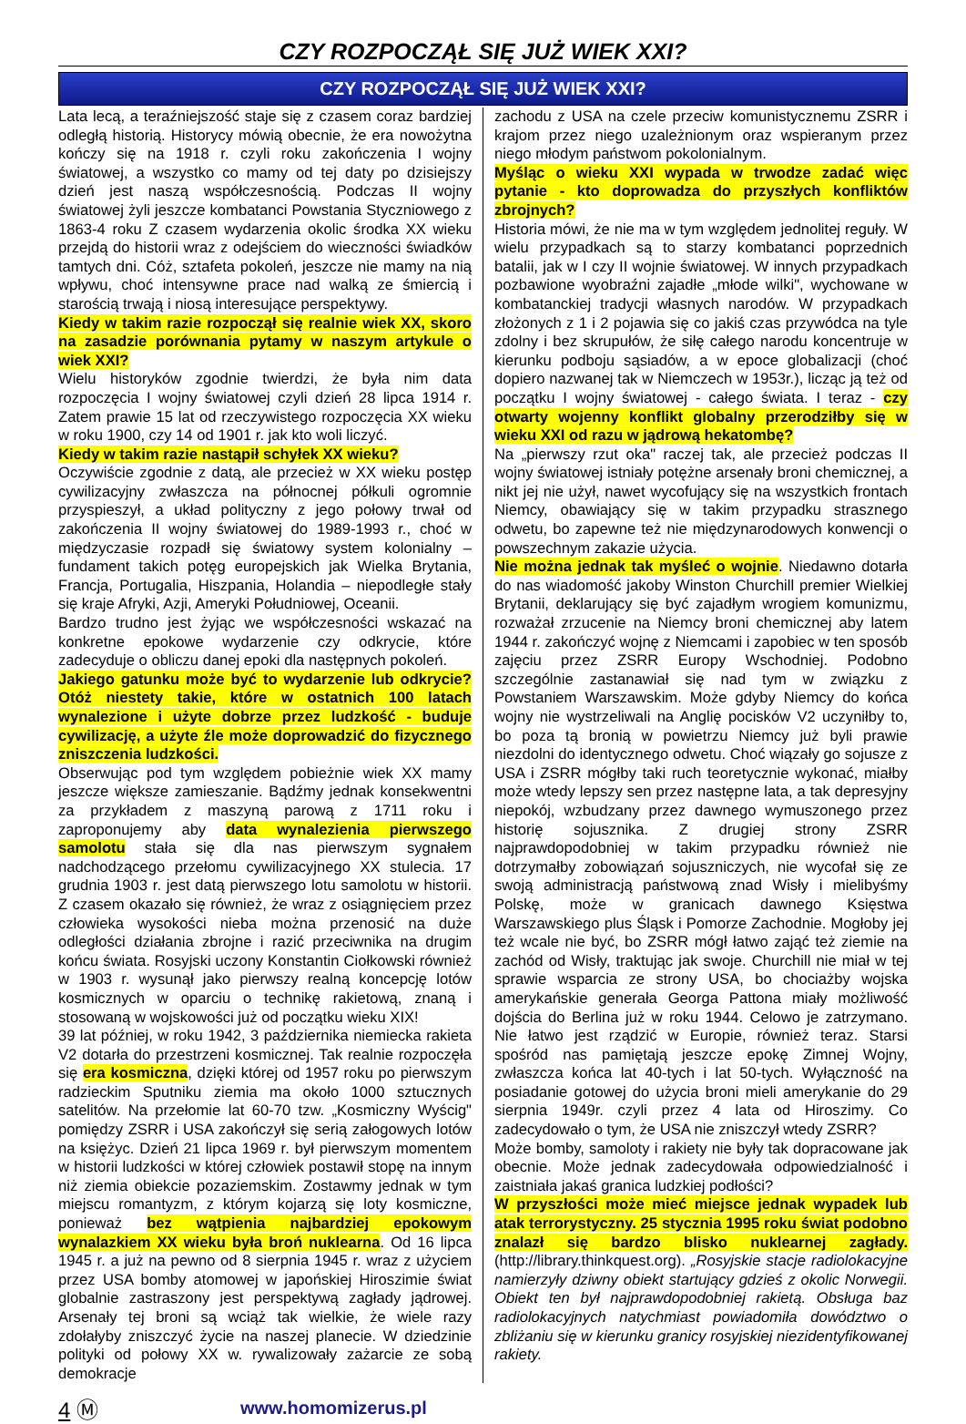CZY ROZPOCZĄŁ SIĘ JUŻ WIEK XXI?
CZY ROZPOCZĄŁ SIĘ JUŻ WIEK XXI?
Lata lecą, a teraźniejszość staje się z czasem coraz bardziej odległą historią. Historycy mówią obecnie, że era nowożytna kończy się na 1918 r. czyli roku zakończenia I wojny światowej, a wszystko co mamy od tej daty po dzisiejszy dzień jest naszą współczesnością. Podczas II wojny światowej żyli jeszcze kombatanci Powstania Styczniowego z 1863-4 roku Z czasem wydarzenia okolic środka XX wieku przejdą do historii wraz z odejściem do wieczności świadków tamtych dni. Cóż, sztafeta pokoleń, jeszcze nie mamy na nią wpływu, choć intensywne prace nad walką ze śmiercią i starością trwają i niosą interesujące perspektywy.
Kiedy w takim razie rozpoczął się realnie wiek XX, skoro na zasadzie porównania pytamy w naszym artykule o wiek XXI?
Wielu historyków zgodnie twierdzi, że była nim data rozpoczęcia I wojny światowej czyli dzień 28 lipca 1914 r. Zatem prawie 15 lat od rzeczywistego rozpoczęcia XX wieku w roku 1900, czy 14 od 1901 r. jak kto woli liczyć.
Kiedy w takim razie nastąpił schyłek XX wieku?
Oczywiście zgodnie z datą, ale przecież w XX wieku postęp cywilizacyjny zwłaszcza na północnej półkuli ogromnie przyspieszył, a układ polityczny z jego połowy trwał od zakończenia II wojny światowej do 1989-1993 r., choć w międzyczasie rozpadł się światowy system kolonialny – fundament takich potęg europejskich jak Wielka Brytania, Francja, Portugalia, Hiszpania, Holandia – niepodległe stały się kraje Afryki, Azji, Ameryki Południowej, Oceanii.
Bardzo trudno jest żyjąc we współczesności wskazać na konkretne epokowe wydarzenie czy odkrycie, które zadecyduje o obliczu danej epoki dla następnych pokoleń.
Jakiego gatunku może być to wydarzenie lub odkrycie? Otóż niestety takie, które w ostatnich 100 latach wynalezione i użyte dobrze przez ludzkość - buduje cywilizację, a użyte źle może doprowadzić do fizycznego zniszczenia ludzkości.
Obserwując pod tym względem pobieżnie wiek XX mamy jeszcze większe zamieszanie. Bądźmy jednak konsekwentni za przykładem z maszyną parową z 1711 roku i zaproponujemy aby data wynalezienia pierwszego samolotu stała się dla nas pierwszym sygnałem nadchodzącego przełomu cywilizacyjnego XX stulecia. 17 grudnia 1903 r. jest datą pierwszego lotu samolotu w historii. Z czasem okazało się również, że wraz z osiągnięciem przez człowieka wysokości nieba można przenosić na duże odległości działania zbrojne i razić przeciwnika na drugim końcu świata. Rosyjski uczony Konstantin Ciołkowski również w 1903 r. wysunął jako pierwszy realną koncepcję lotów kosmicznych w oparciu o technikę rakietową, znaną i stosowaną w wojskowości już od początku wieku XIX!
39 lat później, w roku 1942, 3 października niemiecka rakieta V2 dotarła do przestrzeni kosmicznej. Tak realnie rozpoczęła się era kosmiczna, dzięki której od 1957 roku po pierwszym radzieckim Sputniku ziemia ma około 1000 sztucznych satelitów. Na przełomie lat 60-70 tzw. „Kosmiczny Wyścig" pomiędzy ZSRR i USA zakończył się serią załogowych lotów na księżyc. Dzień 21 lipca 1969 r. był pierwszym momentem w historii ludzkości w której człowiek postawił stopę na innym niż ziemia obiekcie pozaziemskim. Zostawmy jednak w tym miejscu romantyzm, z którym kojarzą się loty kosmiczne, ponieważ bez wątpienia najbardziej epokowym wynalazkiem XX wieku była broń nuklearna. Od 16 lipca 1945 r. a już na pewno od 8 sierpnia 1945 r. wraz z użyciem przez USA bomby atomowej w japońskiej Hiroszimie świat globalnie zastraszony jest perspektywą zagłady jądrowej. Arsenały tej broni są wciąż tak wielkie, że wiele razy zdołałyby zniszczyć życie na naszej planecie. W dziedzinie polityki od połowy XX w. rywalizowały zażarcie ze sobą demokracje
zachodu z USA na czele przeciw komunistycznemu ZSRR i krajom przez niego uzależnionym oraz wspieranym przez niego młodym państwom pokolonialnym.
Myśląc o wieku XXI wypada w trwodze zadać więc pytanie - kto doprowadza do przyszłych konfliktów zbrojnych?
Historia mówi, że nie ma w tym względem jednolitej reguły. W wielu przypadkach są to starzy kombatanci poprzednich batalii, jak w I czy II wojnie światowej. W innych przypadkach pozbawione wyobraźni zajadłe „młode wilki", wychowane w kombatanckiej tradycji własnych narodów. W przypadkach złożonych z 1 i 2 pojawia się co jakiś czas przywódca na tyle zdolny i bez skrupułów, że siłę całego narodu koncentruje w kierunku podboju sąsiadów, a w epoce globalizacji (choć dopiero nazwanej tak w Niemczech w 1953r.), licząc ją też od początku I wojny światowej - całego świata. I teraz - czy otwarty wojenny konflikt globalny przerodziłby się w wieku XXI od razu w jądrową hekatombę?
Na „pierwszy rzut oka" raczej tak, ale przecież podczas II wojny światowej istniały potężne arsenały broni chemicznej, a nikt jej nie użył, nawet wycofujący się na wszystkich frontach Niemcy, obawiający się w takim przypadku strasznego odwetu, bo zapewne też nie międzynarodowych konwencji o powszechnym zakazie użycia.
Nie można jednak tak myśleć o wojnie. Niedawno dotarła do nas wiadomość jakoby Winston Churchill premier Wielkiej Brytanii, deklarujący się być zajadłym wrogiem komunizmu, rozważał zrzucenie na Niemcy broni chemicznej aby latem 1944 r. zakończyć wojnę z Niemcami i zapobiec w ten sposób zajęciu przez ZSRR Europy Wschodniej. Podobno szczególnie zastanawiał się nad tym w związku z Powstaniem Warszawskim. Może gdyby Niemcy do końca wojny nie wystrzeliwali na Anglię pocisków V2 uczyniłby to, bo poza tą bronią w powietrzu Niemcy już byli prawie niezdolni do identycznego odwetu. Choć wiązały go sojusze z USA i ZSRR mógłby taki ruch teoretycznie wykonać, miałby może wtedy lepszy sen przez następne lata, a tak depresyjny niepokój, wzbudzany przez dawnego wymuszonego przez historię sojusznika. Z drugiej strony ZSRR najprawdopodobniej w takim przypadku również nie dotrzymałby zobowiązań sojuszniczych, nie wycofał się ze swoją administracją państwową znad Wisły i mielibyśmy Polskę, może w granicach dawnego Księstwa Warszawskiego plus Śląsk i Pomorze Zachodnie. Mogłoby jej też wcale nie być, bo ZSRR mógł łatwo zająć też ziemie na zachód od Wisły, traktując jak swoje. Churchill nie miał w tej sprawie wsparcia ze strony USA, bo chociażby wojska amerykańskie generała Georga Pattona miały możliwość dojścia do Berlina już w roku 1944. Celowo je zatrzymano. Nie łatwo jest rządzić w Europie, również teraz. Starsi spośród nas pamiętają jeszcze epokę Zimnej Wojny, zwłaszcza końca lat 40-tych i lat 50-tych. Wyłączność na posiadanie gotowej do użycia broni mieli amerykanie do 29 sierpnia 1949r. czyli przez 4 lata od Hiroszimy. Co zadecydowało o tym, że USA nie zniszczył wtedy ZSRR?
Może bomby, samoloty i rakiety nie były tak dopracowane jak obecnie. Może jednak zadecydowała odpowiedzialność i zaistniała jakaś granica ludzkiej podłości?
W przyszłości może mieć miejsce jednak wypadek lub atak terrorystyczny. 25 stycznia 1995 roku świat podobno znalazł się bardzo blisko nuklearnej zagłady. (http://library.thinkquest.org). „Rosyjskie stacje radiolokacyjne namierzyły dziwny obiekt startujący gdzieś z okolic Norwegii. Obiekt ten był najprawdopodobniej rakietą. Obsługa baz radiolokacyjnych natychmiast powiadomiła dowództwo o zbliżaniu się w kierunku granicy rosyjskiej niezidentyfikowanej rakiety.
4 Ⓜ www.homomizerus.pl